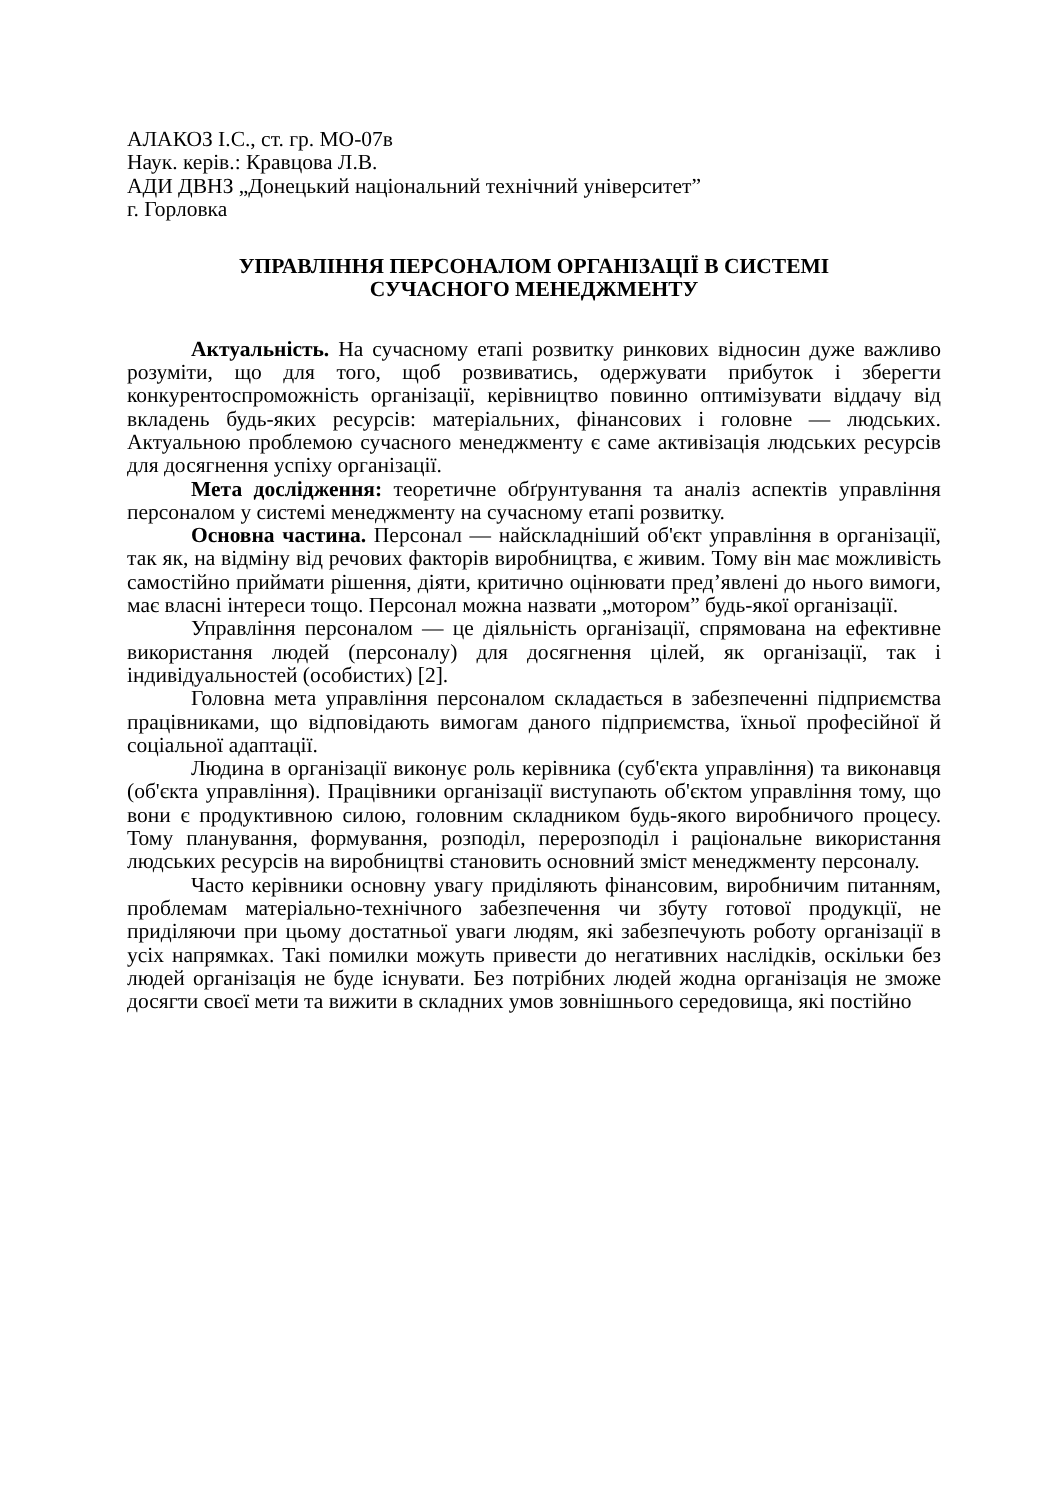АЛАКОЗ І.С., ст. гр. МО-07в
Наук. керів.: Кравцова Л.В.
АДИ ДВНЗ „Донецький національний технічний університет”
г. Горловка
УПРАВЛІННЯ ПЕРСОНАЛОМ ОРГАНІЗАЦІЇ В СИСТЕМІ
СУЧАСНОГО МЕНЕДЖМЕНТУ
Актуальність. На сучасному етапі розвитку ринкових відносин дуже важливо розуміти, що для того, щоб розвиватись, одержувати прибуток і зберегти конкурентоспроможність організації, керівництво повинно оптимізувати віддачу від вкладень будь-яких ресурсів: матеріальних, фінансових і головне — людських. Актуальною проблемою сучасного менеджменту є саме активізація людських ресурсів для досягнення успіху організації.
Мета дослідження: теоретичне обґрунтування та аналіз аспектів управління персоналом у системі менеджменту на сучасному етапі розвитку.
Основна частина. Персонал — найскладніший об'єкт управління в організації, так як, на відміну від речових факторів виробництва, є живим. Тому він має можливість самостійно приймати рішення, діяти, критично оцінювати пред’явлені до нього вимоги, має власні інтереси тощо. Персонал можна назвати „мотором” будь-якої організації.
Управління персоналом — це діяльність організації, спрямована на ефективне використання людей (персоналу) для досягнення цілей, як організації, так і індивідуальностей (особистих) [2].
Головна мета управління персоналом складається в забезпеченні підприємства працівниками, що відповідають вимогам даного підприємства, їхньої професійної й соціальної адаптації.
Людина в організації виконує роль керівника (суб'єкта управління) та виконавця (об'єкта управління). Працівники організації виступають об'єктом управління тому, що вони є продуктивною силою, головним складником будь-якого виробничого процесу. Тому планування, формування, розподіл, перерозподіл і раціональне використання людських ресурсів на виробництві становить основний зміст менеджменту персоналу.
Часто керівники основну увагу приділяють фінансовим, виробничим питанням, проблемам матеріально-технічного забезпечення чи збуту готової продукції, не приділяючи при цьому достатньої уваги людям, які забезпечують роботу організації в усіх напрямках. Такі помилки можуть привести до негативних наслідків, оскільки без людей організація не буде існувати. Без потрібних людей жодна організація не зможе досягти своєї мети та вижити в складних умов зовнішнього середовища, які постійно